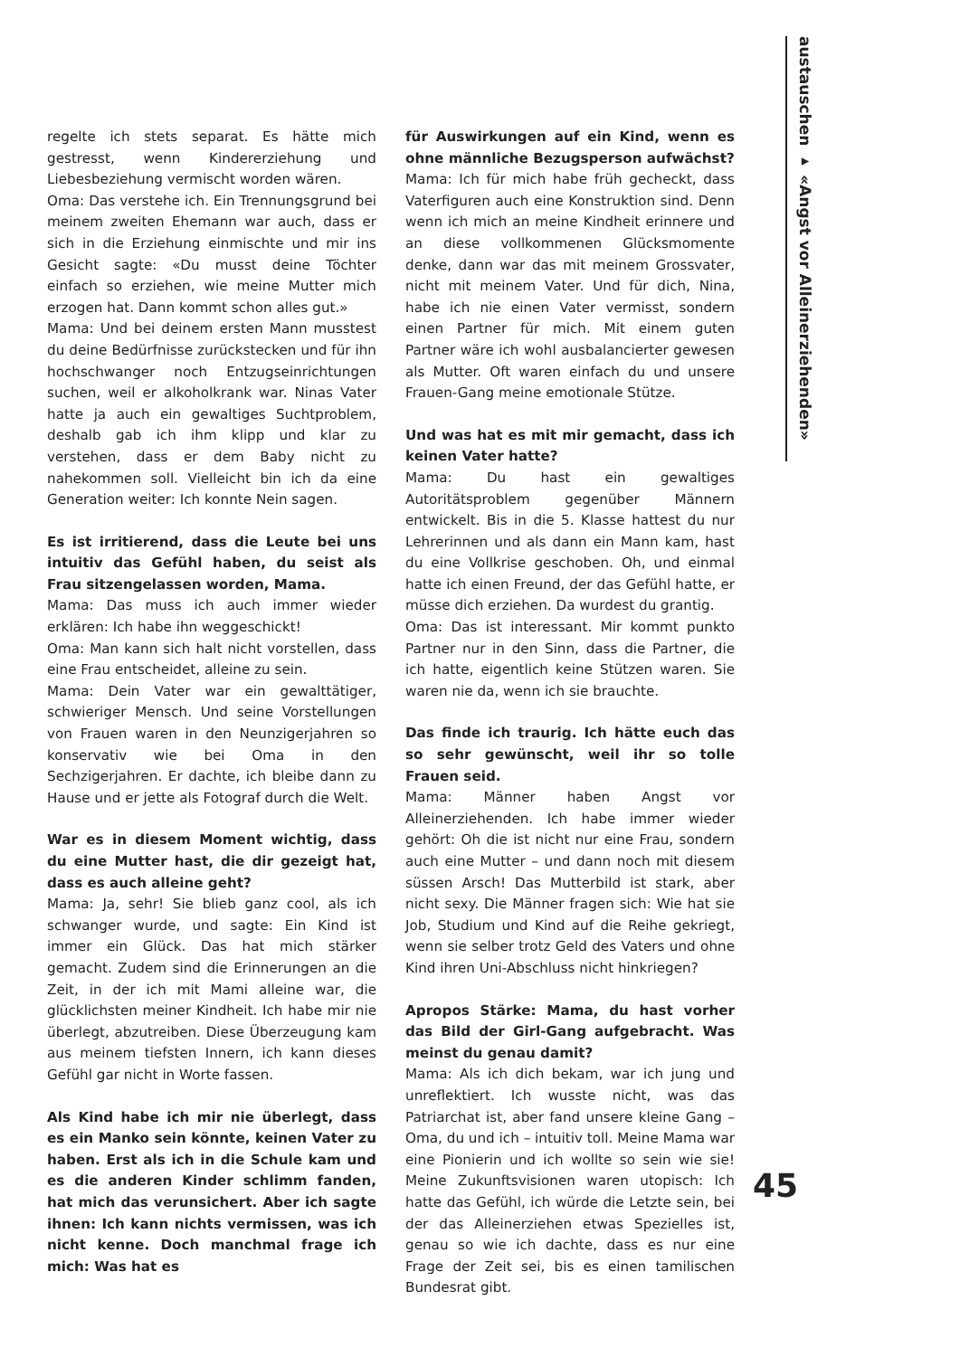austauschen ▸ «Angst vor Alleinerziehenden»
regelte ich stets separat. Es hätte mich gestresst, wenn Kindererziehung und Liebesbeziehung vermischt worden wären.
Oma: Das verstehe ich. Ein Trennungsgrund bei meinem zweiten Ehemann war auch, dass er sich in die Erziehung einmischte und mir ins Gesicht sagte: «Du musst deine Töchter einfach so erziehen, wie meine Mutter mich erzogen hat. Dann kommt schon alles gut.»
Mama: Und bei deinem ersten Mann musstest du deine Bedürfnisse zurückstecken und für ihn hochschwanger noch Entzugseinrichtungen suchen, weil er alkoholkrank war. Ninas Vater hatte ja auch ein gewaltiges Suchtproblem, deshalb gab ich ihm klipp und klar zu verstehen, dass er dem Baby nicht zu nahekommen soll. Vielleicht bin ich da eine Generation weiter: Ich konnte Nein sagen.
Es ist irritierend, dass die Leute bei uns intuitiv das Gefühl haben, du seist als Frau sitzengelassen worden, Mama.
Mama: Das muss ich auch immer wieder erklären: Ich habe ihn weggeschickt!
Oma: Man kann sich halt nicht vorstellen, dass eine Frau entscheidet, alleine zu sein.
Mama: Dein Vater war ein gewalttätiger, schwieriger Mensch. Und seine Vorstellungen von Frauen waren in den Neunzigerjahren so konservativ wie bei Oma in den Sechzigerjahren. Er dachte, ich bleibe dann zu Hause und er jette als Fotograf durch die Welt.
War es in diesem Moment wichtig, dass du eine Mutter hast, die dir gezeigt hat, dass es auch alleine geht?
Mama: Ja, sehr! Sie blieb ganz cool, als ich schwanger wurde, und sagte: Ein Kind ist immer ein Glück. Das hat mich stärker gemacht. Zudem sind die Erinnerungen an die Zeit, in der ich mit Mami alleine war, die glücklichsten meiner Kindheit. Ich habe mir nie überlegt, abzutreiben. Diese Überzeugung kam aus meinem tiefsten Innern, ich kann dieses Gefühl gar nicht in Worte fassen.
Als Kind habe ich mir nie überlegt, dass es ein Manko sein könnte, keinen Vater zu haben. Erst als ich in die Schule kam und es die anderen Kinder schlimm fanden, hat mich das verunsichert. Aber ich sagte ihnen: Ich kann nichts vermissen, was ich nicht kenne. Doch manchmal frage ich mich: Was hat es
für Auswirkungen auf ein Kind, wenn es ohne männliche Bezugsperson aufwächst?
Mama: Ich für mich habe früh gecheckt, dass Vaterfiguren auch eine Konstruktion sind. Denn wenn ich mich an meine Kindheit erinnere und an diese vollkommenen Glücksmomente denke, dann war das mit meinem Grossvater, nicht mit meinem Vater. Und für dich, Nina, habe ich nie einen Vater vermisst, sondern einen Partner für mich. Mit einem guten Partner wäre ich wohl ausbalancierter gewesen als Mutter. Oft waren einfach du und unsere Frauen-Gang meine emotionale Stütze.
Und was hat es mit mir gemacht, dass ich keinen Vater hatte?
Mama: Du hast ein gewaltiges Autoritätsproblem gegenüber Männern entwickelt. Bis in die 5. Klasse hattest du nur Lehrerinnen und als dann ein Mann kam, hast du eine Vollkrise geschoben. Oh, und einmal hatte ich einen Freund, der das Gefühl hatte, er müsse dich erziehen. Da wurdest du grantig.
Oma: Das ist interessant. Mir kommt punkto Partner nur in den Sinn, dass die Partner, die ich hatte, eigentlich keine Stützen waren. Sie waren nie da, wenn ich sie brauchte.
Das finde ich traurig. Ich hätte euch das so sehr gewünscht, weil ihr so tolle Frauen seid.
Mama: Männer haben Angst vor Alleinerziehenden. Ich habe immer wieder gehört: Oh die ist nicht nur eine Frau, sondern auch eine Mutter – und dann noch mit diesem süssen Arsch! Das Mutterbild ist stark, aber nicht sexy. Die Männer fragen sich: Wie hat sie Job, Studium und Kind auf die Reihe gekriegt, wenn sie selber trotz Geld des Vaters und ohne Kind ihren Uni-Abschluss nicht hinkriegen?
Apropos Stärke: Mama, du hast vorher das Bild der Girl-Gang aufgebracht. Was meinst du genau damit?
Mama: Als ich dich bekam, war ich jung und unreflektiert. Ich wusste nicht, was das Patriarchat ist, aber fand unsere kleine Gang – Oma, du und ich – intuitiv toll. Meine Mama war eine Pionierin und ich wollte so sein wie sie! Meine Zukunftsvisionen waren utopisch: Ich hatte das Gefühl, ich würde die Letzte sein, bei der das Alleinerziehen etwas Spezielles ist, genau so wie ich dachte, dass es nur eine Frage der Zeit sei, bis es einen tamilischen Bundesrat gibt.
45